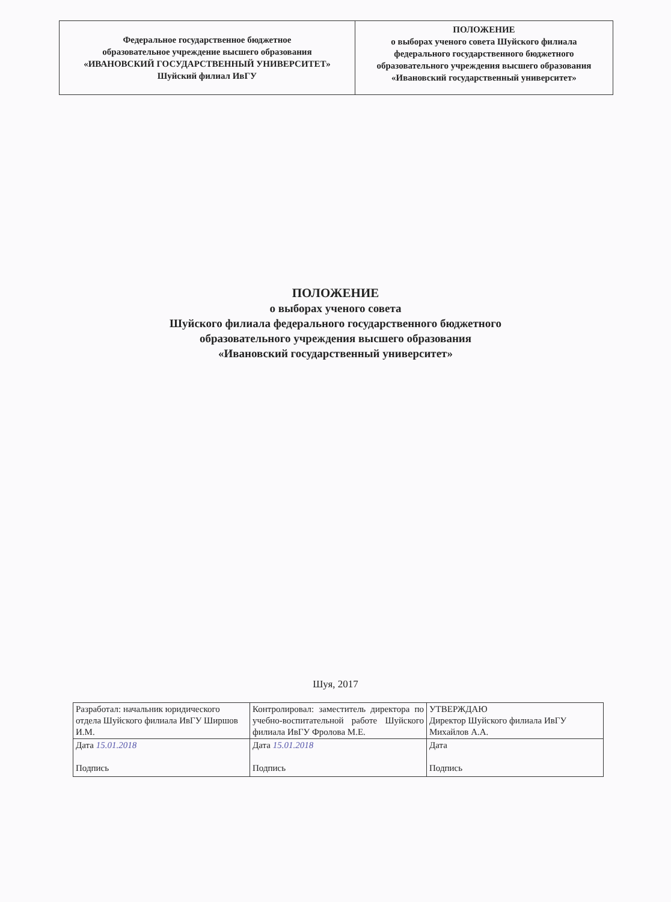| Федеральное государственное бюджетное образовательное учреждение высшего образования «ИВАНОВСКИЙ ГОСУДАРСТВЕННЫЙ УНИВЕРСИТЕТ» Шуйский филиал ИвГУ | ПОЛОЖЕНИЕ о выборах ученого совета Шуйского филиала федерального государственного бюджетного образовательного учреждения высшего образования «Ивановский государственный университет» |
ПОЛОЖЕНИЕ
о выборах ученого совета
Шуйского филиала федерального государственного бюджетного
образовательного учреждения высшего образования
«Ивановский государственный университет»
Шуя, 2017
| Разработал: начальник юридического отдела Шуйского филиала ИвГУ Ширшов И.М. | Контролировал: заместитель директора по учебно-воспитательной работе Шуйского филиала ИвГУ Фролова М.Е. | УТВЕРЖДАЮ Директор Шуйского филиала ИвГУ Михайлов А.А. |
| Дата 15.01.2018 Подпись | Дата 15.01.2018 Подпись | Дата Подпись |